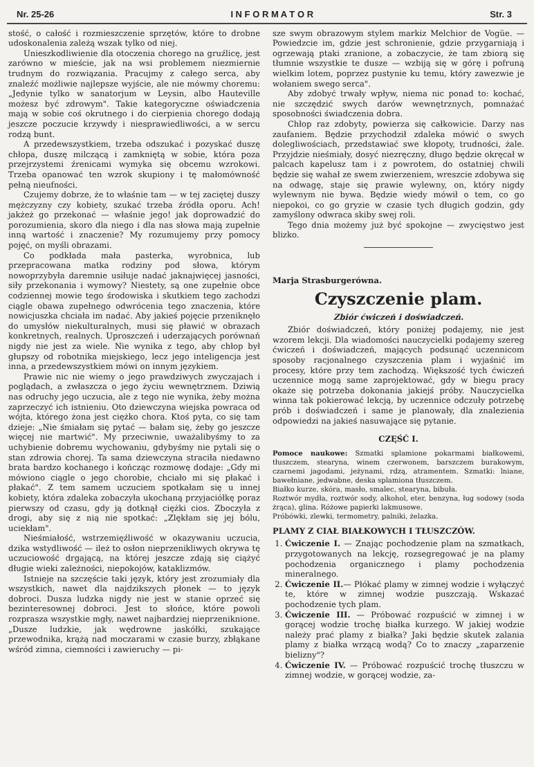Nr. 25-26 I N F O R M A T O R Str. 3
stość, o całość i rozmieszczenie sprzętów, które to drobne udoskonalenia zależą wszak tylko od niej.
Unieszkodliwienie dla otoczenia chorego na gruźlicę, jest zarówno w mieście, jak na wsi problemem niezmiernie trudnym do rozwiązania. Pracujmy z całego serca, aby znaleźć możliwie najlepsze wyjście, ale nie mówmy choremu: „Jedynie tylko w sanatorjum w Leysin, albo Hauteville możesz być zdrowym". Takie kategoryczne oświadczenia mają w sobie coś okrutnego i do cierpienia chorego dodają jeszcze poczucie krzywdy i niesprawiedliwości, a w sercu rodzą bunt.
A przedewszystkiem, trzeba odszukać i pozyskać duszę chłopa, duszę milczącą i zamkniętą w sobie, która poza przejrzystemi źrenicami wymyka się obcemu wzrokowi. Trzeba opanować ten wzrok skupiony i tę małomówność pełną nieufności.
Czujemy dobrze, że to właśnie tam — w tej zaciętej duszy mężczyzny czy kobiety, szukać trzeba źródła oporu. Ach! jakżeż go przekonać — właśnie jego! jak doprowadzić do porozumienia, skoro dla niego i dla nas słowa mają zupełnie inną wartość i znaczenie? My rozumujemy przy pomocy pojęć, on myśli obrazami.
Co podkłada mała pasterka, wyrobnica, lub przepracowana matka rodziny pod słowa, którym nowoprzybyła daremnie usiłuje nadać jaknajwięcej jasności, siły przekonania i wymowy? Niestety, są one zupełnie obce codziennej mowie tego środowiska i skutkiem tego zachodzi ciągle obawa zupełnego odwrócenia tego znaczenia, które nowicjuszka chciała im nadać. Aby jakieś pojęcie przeniknęło do umysłów niekulturalnych, musi się pławić w obrazach konkretnych, realnych. Uproszczeń i uderzających porównań nigdy nie jest za wiele. Nie wynika z tego, aby chłop był głupszy od robotnika miejskiego, lecz jego inteligencja jest inna, a przedewszystkiem mówi on innym językiem.
Prawie nic nie wiemy o jego prawdziwych zwyczajach i poglądach, a zwłaszcza o jego życiu wewnętrznem. Dziwią nas odruchy jego uczucia, ale z tego nie wynika, żeby można zaprzeczyć ich istnieniu. Oto dziewczyna wiejska powraca od wójta, którego żona jest ciężko chora. Ktoś pyta, co się tam dzieje: „Nie śmiałam się pytać — bałam się, żeby go jeszcze więcej nie martwić". My przeciwnie, uważalibyśmy to za uchybienie dobremu wychowaniu, gdybyśmy nie pytali się o stan zdrowia chorej. Ta sama dziewczyna straciła niedawno brata bardzo kochanego i kończąc rozmowę dodaje: „Gdy mi mówiono ciągle o jego chorobie, chciało mi się płakać i płakać". Z tem samem uczuciem spotkałam się u innej kobiety, która zdaleka zobaczyła ukochaną przyjaciółkę poraz pierwszy od czasu, gdy ją dotknął ciężki cios. Zboczyła z drogi, aby się z nią nie spotkać: „Zlękłam się jej bólu, uciekłam".
Nieśmiałość, wstrzemięźliwość w okazywaniu uczucia, dzika wstydliwość — ileż to osłon nieprzenikliwych okrywa tę uczuciowość drgającą, na której jeszcze zdają się ciążyć długie wieki zależności, niepokojów, kataklizmów.
Istnieje na szczęście taki język, który jest zrozumiały dla wszystkich, nawet dla najdzikszych płonek — to język dobroci. Dusza ludzka nigdy nie jest w stanie oprzeć się bezinteresownej dobroci. Jest to słońce, które powoli rozprasza wszystkie mgły, nawet najbardziej nieprzeniknione. „Dusze ludzkie, jak wędrowne jaskółki, szukające przewodnika, krążą nad moczarami w czasie burzy, zbłąkane wśród zimna, ciemności i zawieruchy — pi-
sze swym obrazowym stylem markiz Melchior de Vogüe. — Powiedzcie im, gdzie jest schronienie, gdzie przygarniają i ogrzewają ptaki zranione, a zobaczycie, że tam zbiorą się tłumnie wszystkie te dusze — wzbiją się w górę i pofruną wielkim lotem, poprzez pustynie ku temu, który zawezwie je wołaniem swego serca".
Aby zdobyć trwały wpływ, niema nic ponad to: kochać, nie szczędzić swych darów wewnętrznych, pomnażać sposobności świadczenia dobra.
Chłop raz zdobyty, powierza się całkowicie. Darzy nas zaufaniem. Będzie przychodził zdaleka mówić o swych dolegliwościach, przedstawiać swe kłopoty, trudności, żale. Przyjdzie nieśmiały, dosyć niezręczny, długo będzie okręcał w palcach kapelusz tam i z powrotem, do ostatniej chwili będzie się wahał ze swem zwierzeniem, wreszcie zdobywa się na odwagę, staje się prawie wylewny, on, który nigdy wylewnym nie bywa. Będzie wiedy mówił o tem, co go niepokoi, co go gryzie w czasie tych długich godzin, gdy zamyślony odwraca skiby swej roli.
Tego dnia możemy już być spokojne — zwycięstwo jest blizko.
Marja Strasburgerówna.
Czyszczenie plam.
Zbiór ćwiczeń i doświadczeń.
Zbiór doświadczeń, który poniżej podajemy, nie jest wzorem lekcji. Dla wiadomości nauczycielki podajemy szereg ćwiczeń i doświadczeń, mających podsunąć uczennicom sposoby racjonalnego czyszczenia plam i wyjaśnić im procesy, które przy tem zachodzą. Większość tych ćwiczeń uczennice mogą same zaprojektować, gdy w biegu pracy okaże się potrzeba dokonania jakiejś próby. Nauczycielka winna tak pokierować lekcją, by uczennice odczuły potrzebę prób i doświadczeń i same je planowały, dla znalezienia odpowiedzi na jakieś nasuwające się pytanie.
CZĘŚĆ I.
Pomoce naukowe: Szmatki splamione pokarmami białkowemi, tłuszczem, stearyna, winem czerwonem, barszczem burakowym, czarnemi jagodami, jeżynami, rdzą, atramentem. Szmatki: lniane, bawełniane, jedwabne, deska splamiona tłuszczem.
Białko kurze, skóra, masło, smalec, stearyna, bibuła.
Roztwór mydła, roztwór sody, alkohol, eter, benzyna, ług sodowy (soda żrąca), glina. Różowe papierki lakmusowe.
Próbówki, zlewki, termometry, palniki, żelazka.
PLAMY Z CIAŁ BIAŁKOWYCH I TŁUSZCZÓW.
1. Ćwiczenie I. — Znając pochodzenie plam na szmatkach, przygotowanych na lekcję, rozsegregować je na plamy pochodzenia organicznego i plamy pochodzenia mineralnego.
2. Ćwiczenie II.— Płókać plamy w zimnej wodzie i wyłączyć te, które w zimnej wodzie puszczają. Wskazać pochodzenie tych plam.
3. Ćwiczenie III. — Próbować rozpuścić w zimnej i w gorącej wodzie trochę białka kurzego. W jakiej wodzie należy prać plamy z białka? Jaki będzie skutek zalania plamy z białka wrzącą wodą? Co to znaczy „zaparzenie bielizny"?
4. Ćwiczenie IV. — Próbować rozpuścić trochę tłuszczu w zimnej wodzie, w gorącej wodzie, za-